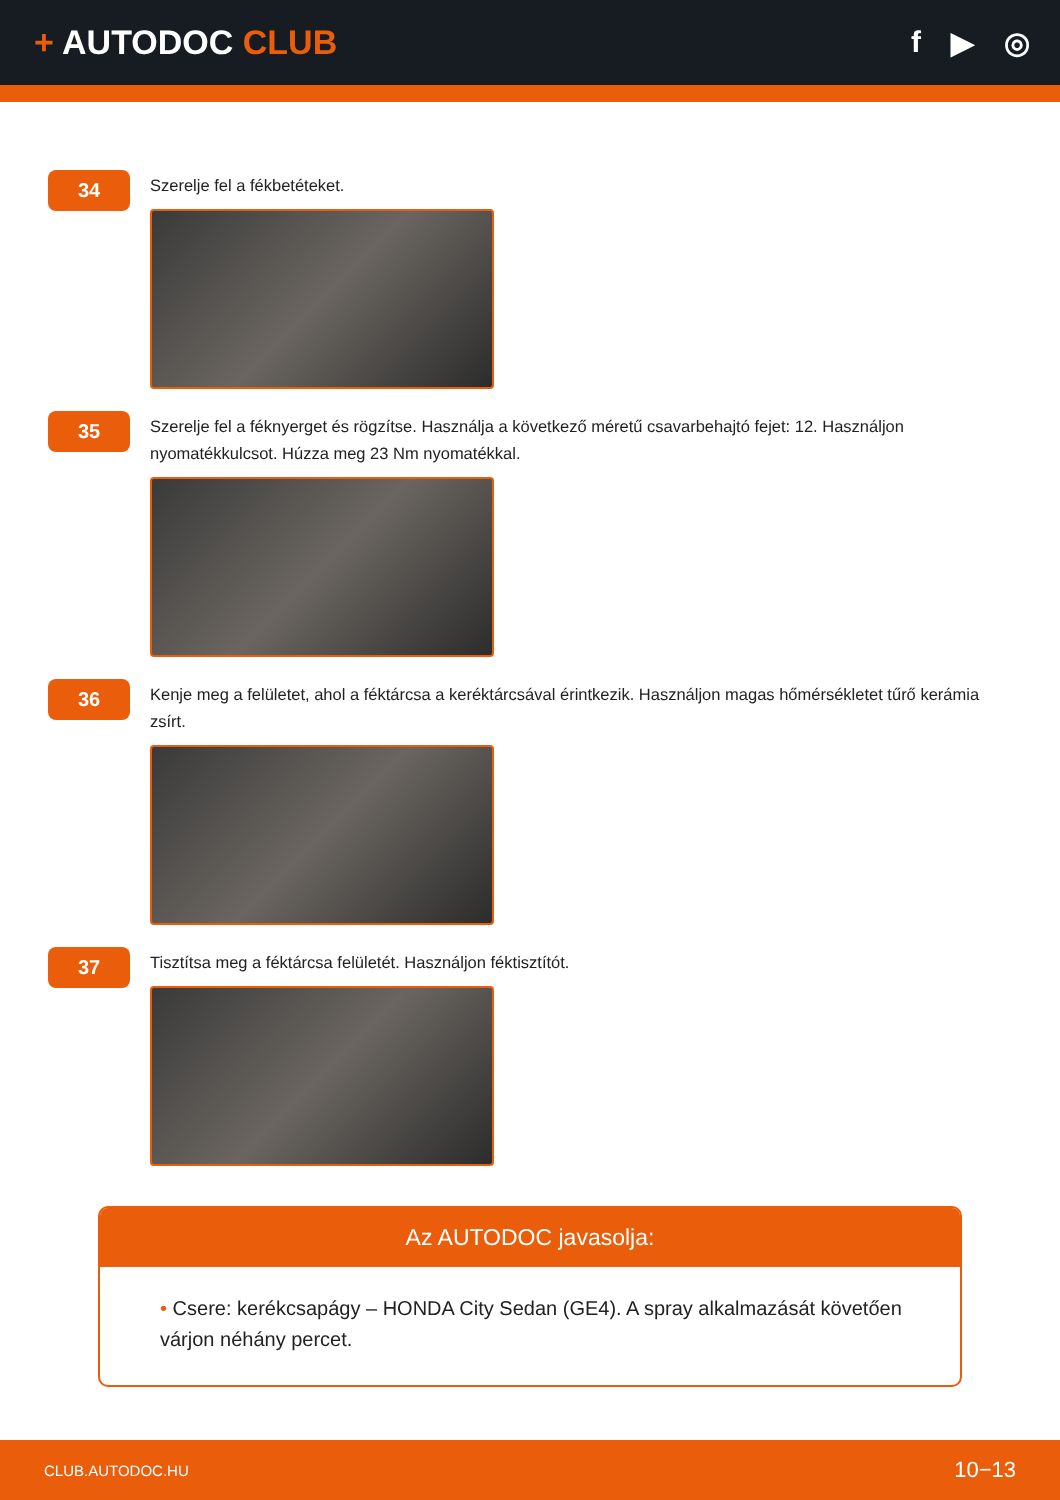+ AUTODOC CLUB f ▶ ◎
34
Szerelje fel a fékbetéteket.
35
Szerelje fel a féknyerget és rögzítse. Használja a következő méretű csavarbehajtó fejet: 12. Használjon nyomatékkulcsot. Húzza meg 23 Nm nyomatékkal.
36
Kenje meg a felületet, ahol a féktárcsa a keréktárcsával érintkezik. Használjon magas hőmérsékletet tűrő kerámia zsírt.
37
Tisztítsa meg a féktárcsa felületét. Használjon féktisztítót.
Az AUTODOC javasolja:
• Csere: kerékcsapágy – HONDA City Sedan (GE4). A spray alkalmazását követően várjon néhány percet.
CLUB.AUTODOC.HU 10−13